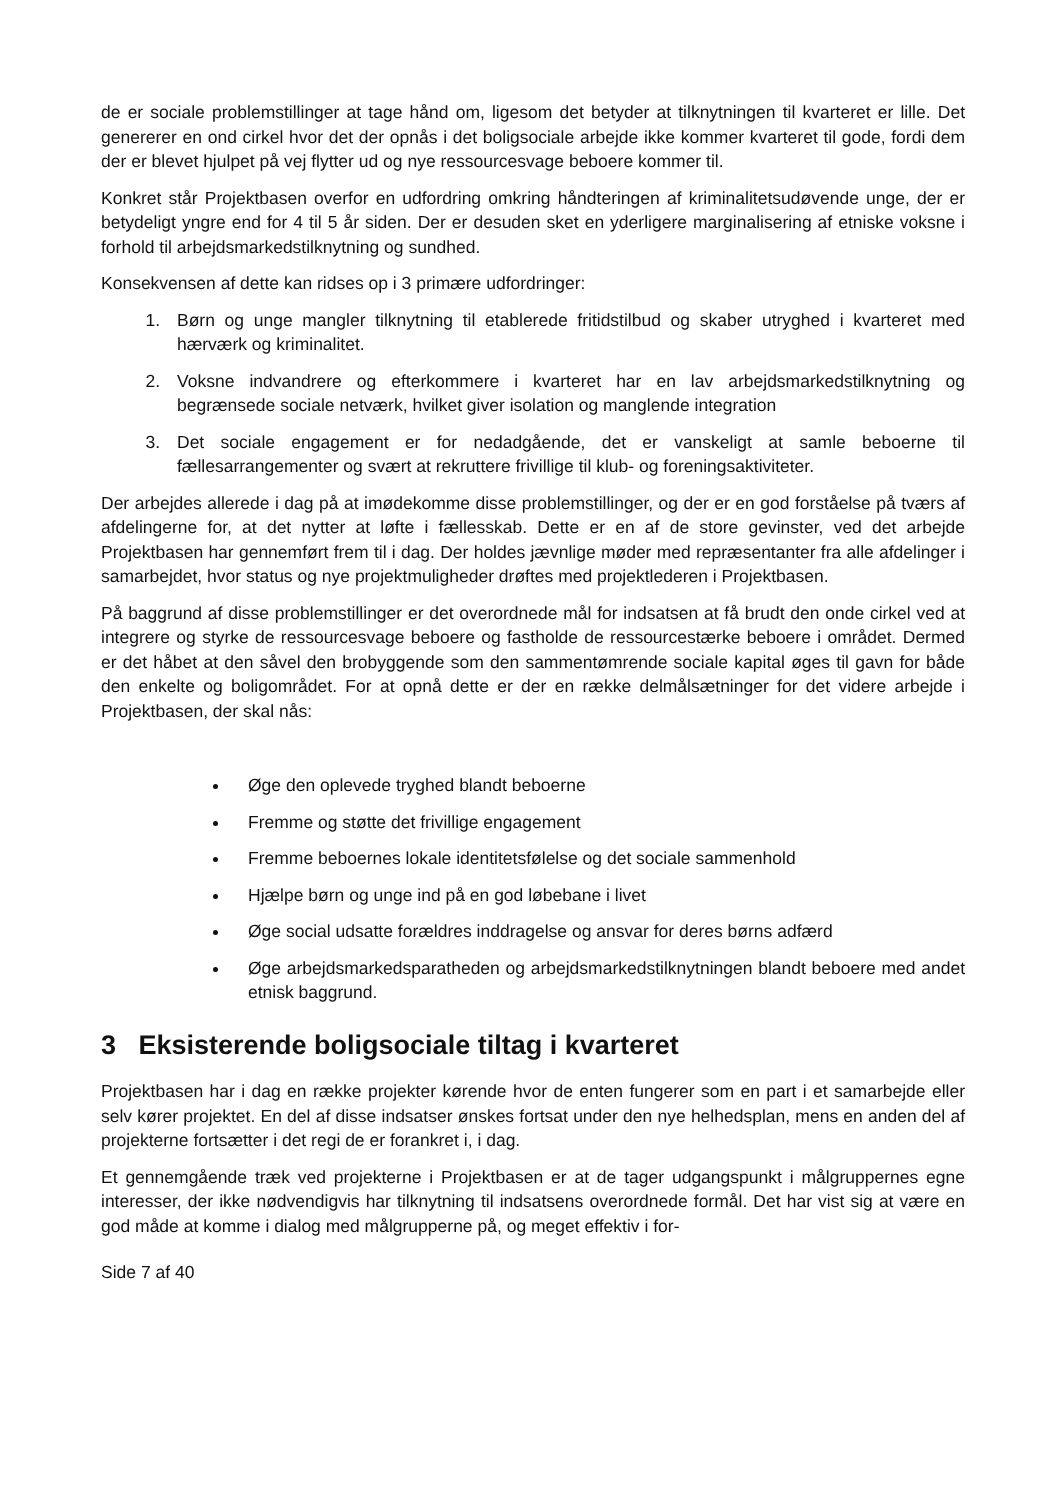de er sociale problemstillinger at tage hånd om, ligesom det betyder at tilknytningen til kvarteret er lille. Det genererer en ond cirkel hvor det der opnås i det boligsociale arbejde ikke kommer kvarteret til gode, fordi dem der er blevet hjulpet på vej flytter ud og nye ressourcesvage beboere kommer til.
Konkret står Projektbasen overfor en udfordring omkring håndteringen af kriminalitetsudøvende unge, der er betydeligt yngre end for 4 til 5 år siden. Der er desuden sket en yderligere marginalisering af etniske voksne i forhold til arbejdsmarkedstilknytning og sundhed.
Konsekvensen af dette kan ridses op i 3 primære udfordringer:
1. Børn og unge mangler tilknytning til etablerede fritidstilbud og skaber utryghed i kvarteret med hærværk og kriminalitet.
2. Voksne indvandrere og efterkommere i kvarteret har en lav arbejdsmarkedstilknytning og begrænsede sociale netværk, hvilket giver isolation og manglende integration
3. Det sociale engagement er for nedadgående, det er vanskeligt at samle beboerne til fællesarrangementer og svært at rekruttere frivillige til klub- og foreningsaktiviteter.
Der arbejdes allerede i dag på at imødekomme disse problemstillinger, og der er en god forståelse på tværs af afdelingerne for, at det nytter at løfte i fællesskab. Dette er en af de store gevinster, ved det arbejde Projektbasen har gennemført frem til i dag. Der holdes jævnlige møder med repræsentanter fra alle afdelinger i samarbejdet, hvor status og nye projektmuligheder drøftes med projektlederen i Projektbasen.
På baggrund af disse problemstillinger er det overordnede mål for indsatsen at få brudt den onde cirkel ved at integrere og styrke de ressourcesvage beboere og fastholde de ressourcestærke beboere i området. Dermed er det håbet at den såvel den brobyggende som den sammentømrende sociale kapital øges til gavn for både den enkelte og boligområdet. For at opnå dette er der en række delmålsætninger for det videre arbejde i Projektbasen, der skal nås:
Øge den oplevede tryghed blandt beboerne
Fremme og støtte det frivillige engagement
Fremme beboernes lokale identitetsfølelse og det sociale sammenhold
Hjælpe børn og unge ind på en god løbebane i livet
Øge social udsatte forældres inddragelse og ansvar for deres børns adfærd
Øge arbejdsmarkedsparatheden og arbejdsmarkedstilknytningen blandt beboere med andet etnisk baggrund.
3 Eksisterende boligsociale tiltag i kvarteret
Projektbasen har i dag en række projekter kørende hvor de enten fungerer som en part i et samarbejde eller selv kører projektet. En del af disse indsatser ønskes fortsat under den nye helhedsplan, mens en anden del af projekterne fortsætter i det regi de er forankret i, i dag.
Et gennemgående træk ved projekterne i Projektbasen er at de tager udgangspunkt i målgruppernes egne interesser, der ikke nødvendigvis har tilknytning til indsatsens overordnede formål. Det har vist sig at være en god måde at komme i dialog med målgrupperne på, og meget effektiv i for-
Side 7 af 40